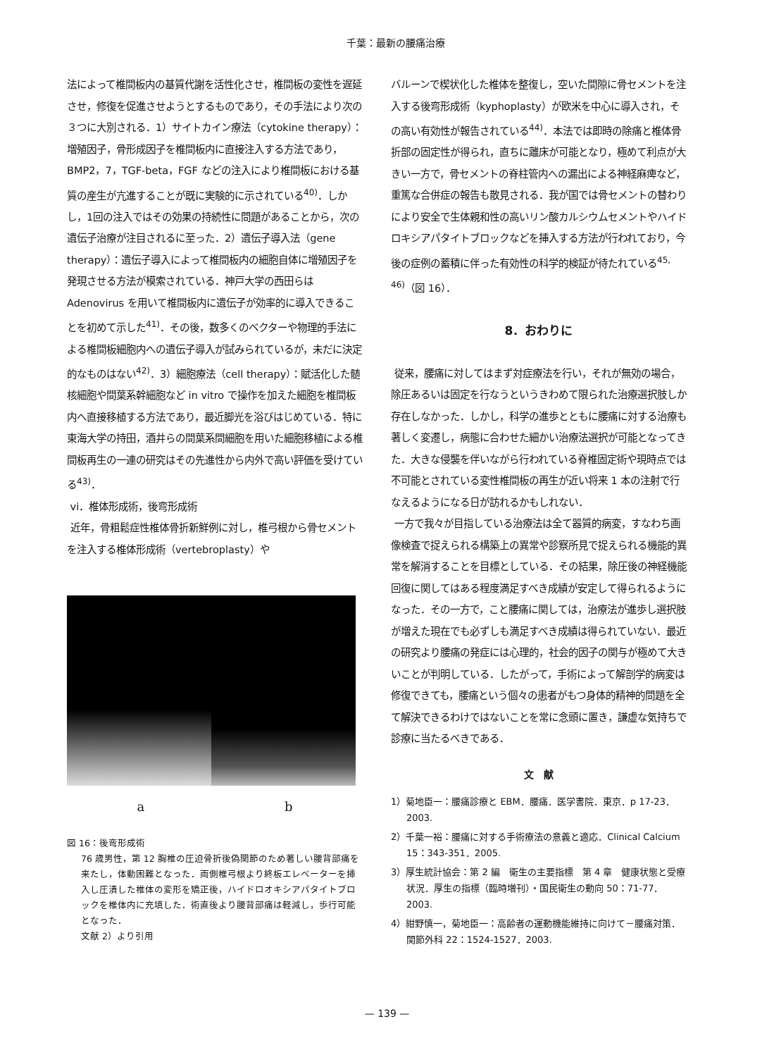千葉：最新の腰痛治療
法によって椎間板内の基質代謝を活性化させ，椎間板の変性を遅延させ，修復を促進させようとするものであり，その手法により次の３つに大別される．1）サイトカイン療法（cytokine therapy）：増殖因子，骨形成因子を椎間板内に直接注入する方法であり，BMP2，7，TGF-beta，FGF などの注入により椎間板における基質の産生が亢進することが既に実験的に示されている<sup>40)</sup>．しかし，1回の注入ではその効果の持続性に問題があることから，次の遺伝子治療が注目されるに至った．2）遺伝子導入法（gene therapy）：遺伝子導入によって椎間板内の細胞自体に増殖因子を発現させる方法が模索されている．神戸大学の西田らは Adenovirus を用いて椎間板内に遺伝子が効率的に導入できることを初めて示した<sup>41)</sup>．その後，数多くのベクターや物理的手法による椎間板細胞内への遺伝子導入が試みられているが，未だに決定的なものはない<sup>42)</sup>．3）細胞療法（cell therapy）：賦活化した髄核細胞や間葉系幹細胞など in vitro で操作を加えた細胞を椎間板内へ直接移植する方法であり，最近脚光を浴びはじめている．特に東海大学の持田，酒井らの間葉系間細胞を用いた細胞移植による椎間板再生の一連の研究はその先進性から内外で高い評価を受けている<sup>43)</sup>．
vi．椎体形成術，後弯形成術
近年，骨粗鬆症性椎体骨折新鮮例に対し，椎弓根から骨セメントを注入する椎体形成術（vertebroplasty）や
a b
図 16：後弯形成術
76 歳男性，第 12 胸椎の圧迫骨折後偽関節のため著しい腰背部痛を来たし，体動困難となった．両側椎弓根より終板エレベーターを挿入し圧潰した椎体の変形を矯正後，ハイドロオキシアパタイトブロックを椎体内に充填した．術直後より腰背部痛は軽減し，歩行可能となった．
文献 2）より引用
バルーンで楔状化した椎体を整復し，空いた間隙に骨セメントを注入する後弯形成術（kyphoplasty）が欧米を中心に導入され，その高い有効性が報告されている<sup>44)</sup>．本法では即時の除痛と椎体骨折部の固定性が得られ，直ちに離床が可能となり，極めて利点が大きい一方で，骨セメントの脊柱管内への漏出による神経麻痺など，重篤な合併症の報告も散見される．我が国では骨セメントの替わりにより安全で生体親和性の高いリン酸カルシウムセメントやハイドロキシアパタイトブロックなどを挿入する方法が行われており，今後の症例の蓄積に伴った有効性の科学的検証が待たれている<sup>45, 46)</sup>（図 16）．
8．おわりに
従来，腰痛に対してはまず対症療法を行い，それが無効の場合，除圧あるいは固定を行なうというきわめて限られた治療選択肢しか存在しなかった．しかし，科学の進歩とともに腰痛に対する治療も著しく変遷し，病態に合わせた細かい治療法選択が可能となってきた．大きな侵襲を伴いながら行われている脊椎固定術や現時点では不可能とされている変性椎間板の再生が近い将来 1 本の注射で行なえるようになる日が訪れるかもしれない．
一方で我々が目指している治療法は全て器質的病変，すなわち画像検査で捉えられる構築上の異常や診察所見で捉えられる機能的異常を解消することを目標としている．その結果，除圧後の神経機能回復に関してはある程度満足すべき成績が安定して得られるようになった．その一方で，こと腰痛に関しては，治療法が進歩し選択肢が増えた現在でも必ずしも満足すべき成績は得られていない．最近の研究より腰痛の発症には心理的，社会的因子の関与が極めて大きいことが判明している．したがって，手術によって解剖学的病変は修復できても，腰痛という個々の患者がもつ身体的精神的問題を全て解決できるわけではないことを常に念頭に置き，謙虚な気持ちで診療に当たるべきである．
文　献
1）菊地臣一：腰痛診療と EBM．腰痛．医学書院．東京．p 17-23．2003.
2）千葉一裕：腰痛に対する手術療法の意義と適応．Clinical Calcium 15：343-351．2005.
3）厚生統計協会：第 2 編　衛生の主要指標　第 4 章　健康状態と受療状況．厚生の指標（臨時増刊）・国民衛生の動向 50：71-77．2003.
4）紺野慎一，菊地臣一：高齢者の運動機能維持に向けて－腰痛対策．関節外科 22：1524-1527．2003.
— 139 —